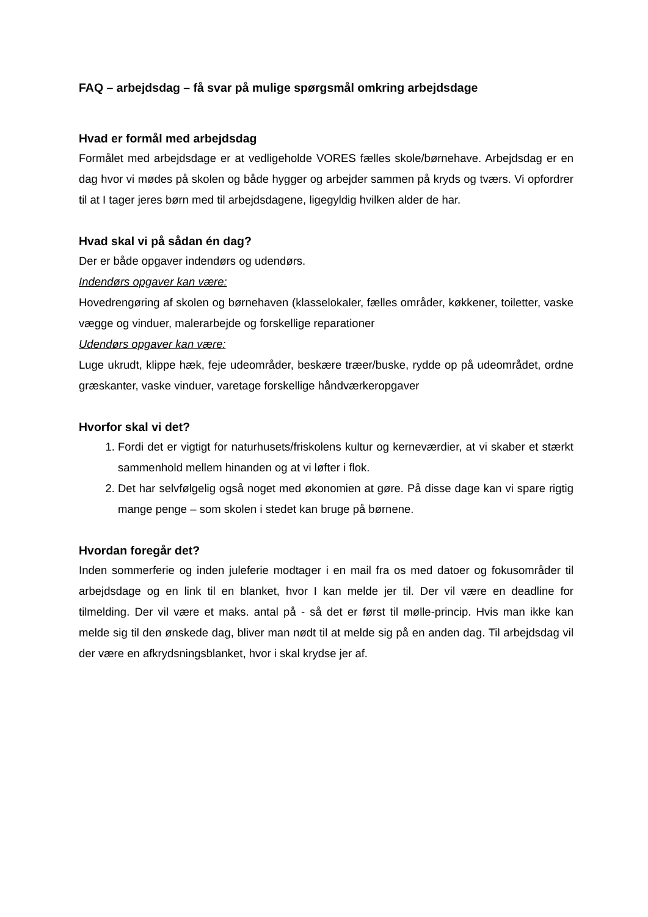FAQ – arbejdsdag – få svar på mulige spørgsmål omkring arbejdsdage
Hvad er formål med arbejdsdag
Formålet med arbejdsdage er at vedligeholde VORES fælles skole/børnehave. Arbejdsdag er en dag hvor vi mødes på skolen og både hygger og arbejder sammen på kryds og tværs. Vi opfordrer til at I tager jeres børn med til arbejdsdagene, ligegyldig hvilken alder de har.
Hvad skal vi på sådan én dag?
Der er både opgaver indendørs og udendørs.
Indendørs opgaver kan være:
Hovedrengøring af skolen og børnehaven (klasselokaler, fælles områder, køkkener, toiletter, vaske vægge og vinduer, malerarbejde og forskellige reparationer
Udendørs opgaver kan være:
Luge ukrudt, klippe hæk, feje udeområder, beskære træer/buske, rydde op på udeområdet, ordne græskanter, vaske vinduer, varetage forskellige håndværkeropgaver
Hvorfor skal vi det?
1. Fordi det er vigtigt for naturhusets/friskolens kultur og kerneværdier, at vi skaber et stærkt sammenhold mellem hinanden og at vi løfter i flok.
2. Det har selvfølgelig også noget med økonomien at gøre. På disse dage kan vi spare rigtig mange penge – som skolen i stedet kan bruge på børnene.
Hvordan foregår det?
Inden sommerferie og inden juleferie modtager i en mail fra os med datoer og fokusområder til arbejdsdage og en link til en blanket, hvor I kan melde jer til. Der vil være en deadline for tilmelding. Der vil være et maks. antal på - så det er først til mølle-princip. Hvis man ikke kan melde sig til den ønskede dag, bliver man nødt til at melde sig på en anden dag. Til arbejdsdag vil der være en afkrydsningsblanket, hvor i skal krydse jer af.